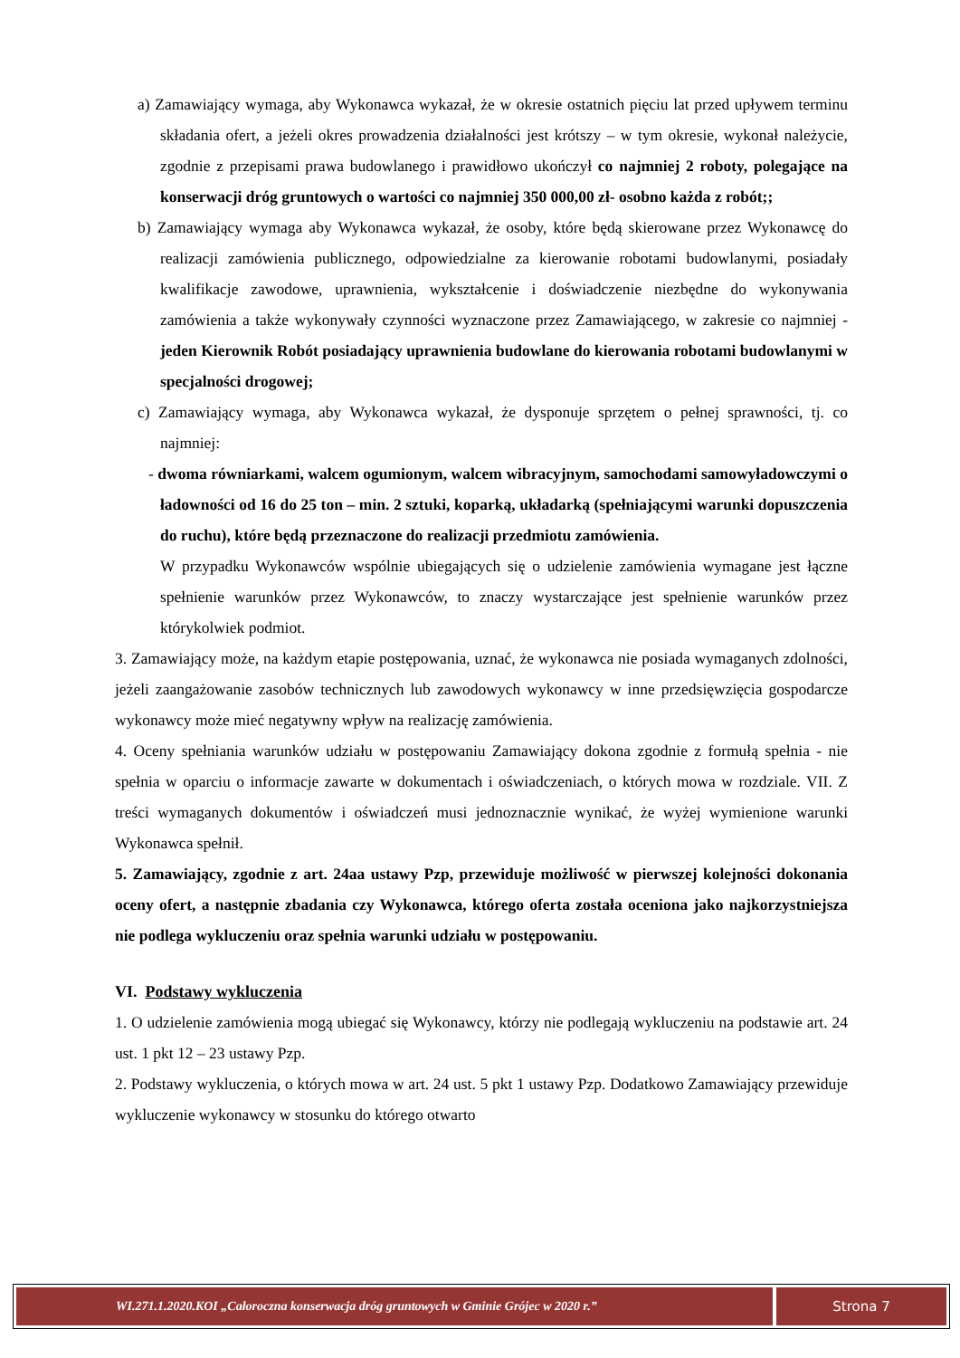a) Zamawiający wymaga, aby Wykonawca wykazał, że w okresie ostatnich pięciu lat przed upływem terminu składania ofert, a jeżeli okres prowadzenia działalności jest krótszy – w tym okresie, wykonał należycie, zgodnie z przepisami prawa budowlanego i prawidłowo ukończył co najmniej 2 roboty, polegające na konserwacji dróg gruntowych o wartości co najmniej 350 000,00 zł- osobno każda z robót;;
b) Zamawiający wymaga aby Wykonawca wykazał, że osoby, które będą skierowane przez Wykonawcę do realizacji zamówienia publicznego, odpowiedzialne za kierowanie robotami budowlanymi, posiadały kwalifikacje zawodowe, uprawnienia, wykształcenie i doświadczenie niezbędne do wykonywania zamówienia a także wykonywały czynności wyznaczone przez Zamawiającego, w zakresie co najmniej - jeden Kierownik Robót posiadający uprawnienia budowlane do kierowania robotami budowlanymi w specjalności drogowej;
c) Zamawiający wymaga, aby Wykonawca wykazał, że dysponuje sprzętem o pełnej sprawności, tj. co najmniej:
- dwoma równiarkami, walcem ogumionym, walcem wibracyjnym, samochodami samowyładowczymi o ładowności od 16 do 25 ton – min. 2 sztuki, koparką, układarką (spełniającymi warunki dopuszczenia do ruchu), które będą przeznaczone do realizacji przedmiotu zamówienia.
W przypadku Wykonawców wspólnie ubiegających się o udzielenie zamówienia wymagane jest łączne spełnienie warunków przez Wykonawców, to znaczy wystarczające jest spełnienie warunków przez którykolwiek podmiot.
3. Zamawiający może, na każdym etapie postępowania, uznać, że wykonawca nie posiada wymaganych zdolności, jeżeli zaangażowanie zasobów technicznych lub zawodowych wykonawcy w inne przedsięwzięcia gospodarcze wykonawcy może mieć negatywny wpływ na realizację zamówienia.
4. Oceny spełniania warunków udziału w postępowaniu Zamawiający dokona zgodnie z formułą spełnia - nie spełnia w oparciu o informacje zawarte w dokumentach i oświadczeniach, o których mowa w rozdziale. VII. Z treści wymaganych dokumentów i oświadczeń musi jednoznacznie wynikać, że wyżej wymienione warunki Wykonawca spełnił.
5. Zamawiający, zgodnie z art. 24aa ustawy Pzp, przewiduje możliwość w pierwszej kolejności dokonania oceny ofert, a następnie zbadania czy Wykonawca, którego oferta została oceniona jako najkorzystniejsza nie podlega wykluczeniu oraz spełnia warunki udziału w postępowaniu.
VI. Podstawy wykluczenia
1. O udzielenie zamówienia mogą ubiegać się Wykonawcy, którzy nie podlegają wykluczeniu na podstawie art. 24 ust. 1 pkt 12 – 23 ustawy Pzp.
2. Podstawy wykluczenia, o których mowa w art. 24 ust. 5 pkt 1 ustawy Pzp. Dodatkowo Zamawiający przewiduje wykluczenie wykonawcy w stosunku do którego otwarto
WI.271.1.2020.KOI „Całoroczna konserwacja dróg gruntowych w Gminie Grójec w 2020 r.”
Strona 7